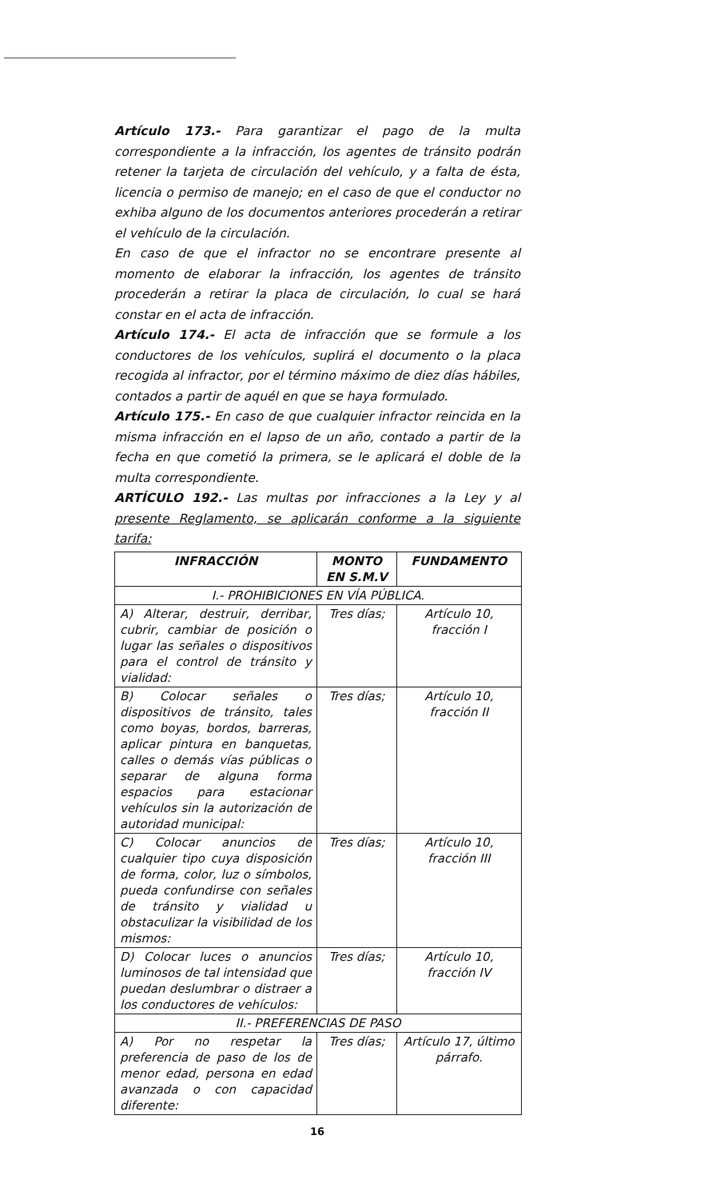Artículo 173.- Para garantizar el pago de la multa correspondiente a la infracción, los agentes de tránsito podrán retener la tarjeta de circulación del vehículo, y a falta de ésta, licencia o permiso de manejo; en el caso de que el conductor no exhiba alguno de los documentos anteriores procederán a retirar el vehículo de la circulación.
En caso de que el infractor no se encontrare presente al momento de elaborar la infracción, los agentes de tránsito procederán a retirar la placa de circulación, lo cual se hará constar en el acta de infracción.
Artículo 174.- El acta de infracción que se formule a los conductores de los vehículos, suplirá el documento o la placa recogida al infractor, por el término máximo de diez días hábiles, contados a partir de aquél en que se haya formulado.
Artículo 175.- En caso de que cualquier infractor reincida en la misma infracción en el lapso de un año, contado a partir de la fecha en que cometió la primera, se le aplicará el doble de la multa correspondiente.
ARTÍCULO 192.- Las multas por infracciones a la Ley y al presente Reglamento, se aplicarán conforme a la siguiente tarifa:
| INFRACCIÓN | MONTO EN S.M.V | FUNDAMENTO |
| --- | --- | --- |
| I.- PROHIBICIONES EN VÍA PÚBLICA. | | |
| A) Alterar, destruir, derribar, cubrir, cambiar de posición o lugar las señales o dispositivos para el control de tránsito y vialidad: | Tres días; | Artículo 10, fracción I |
| B) Colocar señales o dispositivos de tránsito, tales como boyas, bordos, barreras, aplicar pintura en banquetas, calles o demás vías públicas o separar de alguna forma espacios para estacionar vehículos sin la autorización de autoridad municipal: | Tres días; | Artículo 10, fracción II |
| C) Colocar anuncios de cualquier tipo cuya disposición de forma, color, luz o símbolos, pueda confundirse con señales de tránsito y vialidad u obstaculizar la visibilidad de los mismos: | Tres días; | Artículo 10, fracción III |
| D) Colocar luces o anuncios luminosos de tal intensidad que puedan deslumbrar o distraer a los conductores de vehículos: | Tres días; | Artículo 10, fracción IV |
| II.- PREFERENCIAS DE PASO | | |
| A) Por no respetar la preferencia de paso de los de menor edad, persona en edad avanzada o con capacidad diferente: | Tres días; | Artículo 17, último párrafo. |
16